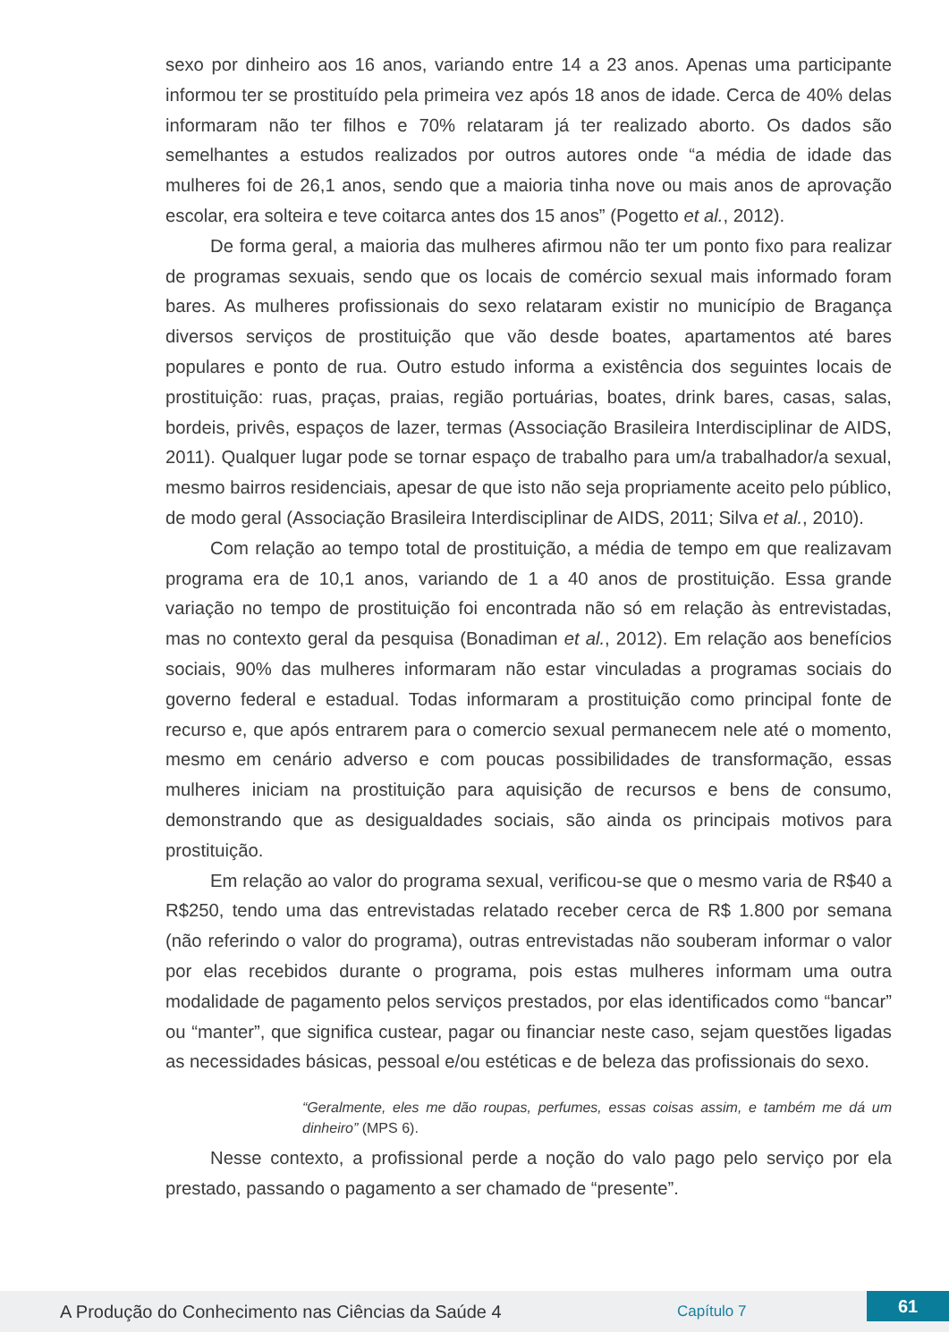sexo por dinheiro aos 16 anos, variando entre 14 a 23 anos. Apenas uma participante informou ter se prostituído pela primeira vez após 18 anos de idade. Cerca de 40% delas informaram não ter filhos e 70% relataram já ter realizado aborto. Os dados são semelhantes a estudos realizados por outros autores onde “a média de idade das mulheres foi de 26,1 anos, sendo que a maioria tinha nove ou mais anos de aprovação escolar, era solteira e teve coitarca antes dos 15 anos” (Pogetto et al., 2012).
De forma geral, a maioria das mulheres afirmou não ter um ponto fixo para realizar de programas sexuais, sendo que os locais de comércio sexual mais informado foram bares. As mulheres profissionais do sexo relataram existir no município de Bragança diversos serviços de prostituição que vão desde boates, apartamentos até bares populares e ponto de rua. Outro estudo informa a existência dos seguintes locais de prostituição: ruas, praças, praias, região portuárias, boates, drink bares, casas, salas, bordeis, privês, espaços de lazer, termas (Associação Brasileira Interdisciplinar de AIDS, 2011). Qualquer lugar pode se tornar espaço de trabalho para um/a trabalhador/a sexual, mesmo bairros residenciais, apesar de que isto não seja propriamente aceito pelo público, de modo geral (Associação Brasileira Interdisciplinar de AIDS, 2011; Silva et al., 2010).
Com relação ao tempo total de prostituição, a média de tempo em que realizavam programa era de 10,1 anos, variando de 1 a 40 anos de prostituição. Essa grande variação no tempo de prostituição foi encontrada não só em relação às entrevistadas, mas no contexto geral da pesquisa (Bonadiman et al., 2012). Em relação aos benefícios sociais, 90% das mulheres informaram não estar vinculadas a programas sociais do governo federal e estadual. Todas informaram a prostituição como principal fonte de recurso e, que após entrarem para o comercio sexual permanecem nele até o momento, mesmo em cenário adverso e com poucas possibilidades de transformação, essas mulheres iniciam na prostituição para aquisição de recursos e bens de consumo, demonstrando que as desigualdades sociais, são ainda os principais motivos para prostituição.
Em relação ao valor do programa sexual, verificou-se que o mesmo varia de R$40 a R$250, tendo uma das entrevistadas relatado receber cerca de R$ 1.800 por semana (não referindo o valor do programa), outras entrevistadas não souberam informar o valor por elas recebidos durante o programa, pois estas mulheres informam uma outra modalidade de pagamento pelos serviços prestados, por elas identificados como “bancar” ou “manter”, que significa custear, pagar ou financiar neste caso, sejam questões ligadas as necessidades básicas, pessoal e/ou estéticas e de beleza das profissionais do sexo.
“Geralmente, eles me dão roupas, perfumes, essas coisas assim, e também me dá um dinheiro” (MPS 6).
Nesse contexto, a profissional perde a noção do valo pago pelo serviço por ela prestado, passando o pagamento a ser chamado de “presente”.
A Produção do Conhecimento nas Ciências da Saúde 4
Capítulo 7
61